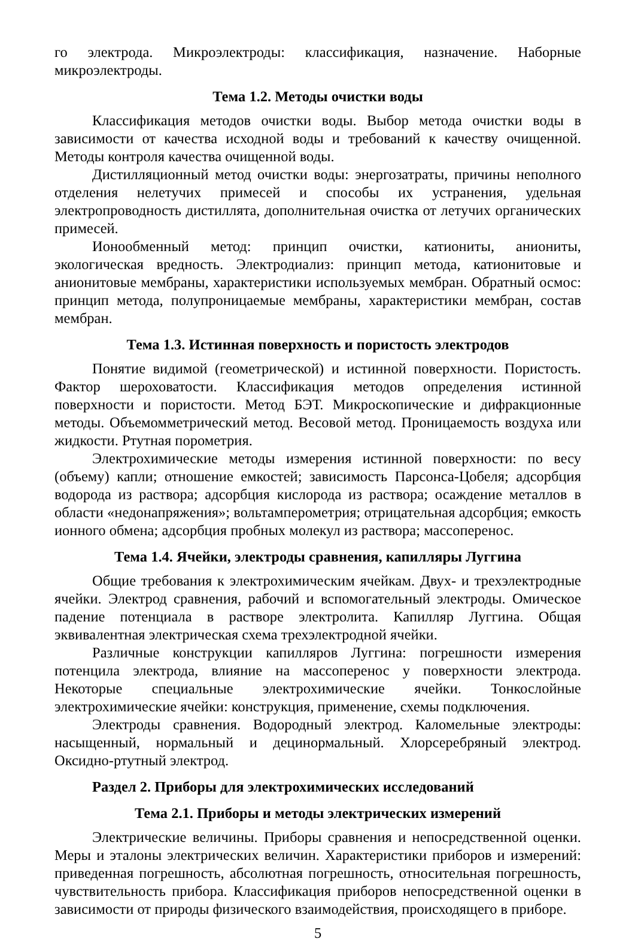го электрода. Микроэлектроды: классификация, назначение. Наборные микроэлектроды.
Тема 1.2. Методы очистки воды
Классификация методов очистки воды. Выбор метода очистки воды в зависимости от качества исходной воды и требований к качеству очищенной. Методы контроля качества очищенной воды.
Дистилляционный метод очистки воды: энергозатраты, причины неполного отделения нелетучих примесей и способы их устранения, удельная электропроводность дистиллята, дополнительная очистка от летучих органических примесей.
Ионообменный метод: принцип очистки, катиониты, аниониты, экологическая вредность. Электродиализ: принцип метода, катионитовые и анионитовые мембраны, характеристики используемых мембран. Обратный осмос: принцип метода, полупроницаемые мембраны, характеристики мембран, состав мембран.
Тема 1.3. Истинная поверхность и пористость электродов
Понятие видимой (геометрической) и истинной поверхности. Пористость. Фактор шероховатости. Классификация методов определения истинной поверхности и пористости. Метод БЭТ. Микроскопические и дифракционные методы. Объемомметрический метод. Весовой метод. Проницаемость воздуха или жидкости. Ртутная порометрия.
Электрохимические методы измерения истинной поверхности: по весу (объему) капли; отношение емкостей; зависимость Парсонса-Цобеля; адсорбция водорода из раствора; адсорбция кислорода из раствора; осаждение металлов в области «недонапряжения»; вольтамперометрия; отрицательная адсорбция; емкость ионного обмена; адсорбция пробных молекул из раствора; массоперенос.
Тема 1.4. Ячейки, электроды сравнения, капилляры Луггина
Общие требования к электрохимическим ячейкам. Двух- и трехэлектродные ячейки. Электрод сравнения, рабочий и вспомогательный электроды. Омическое падение потенциала в растворе электролита. Капилляр Луггина. Общая эквивалентная электрическая схема трехэлектродной ячейки.
Различные конструкции капилляров Луггина: погрешности измерения потенцила электрода, влияние на массоперенос у поверхности электрода. Некоторые специальные электрохимические ячейки. Тонкослойные электрохимические ячейки: конструкция, применение, схемы подключения.
Электроды сравнения. Водородный электрод. Каломельные электроды: насыщенный, нормальный и децинормальный. Хлорсеребряный электрод. Оксидно-ртутный электрод.
Раздел 2. Приборы для электрохимических исследований
Тема 2.1. Приборы и методы электрических измерений
Электрические величины. Приборы сравнения и непосредственной оценки. Меры и эталоны электрических величин. Характеристики приборов и измерений: приведенная погрешность, абсолютная погрешность, относительная погрешность, чувствительность прибора. Классификация приборов непосредственной оценки в зависимости от природы физического взаимодействия, происходящего в приборе.
5